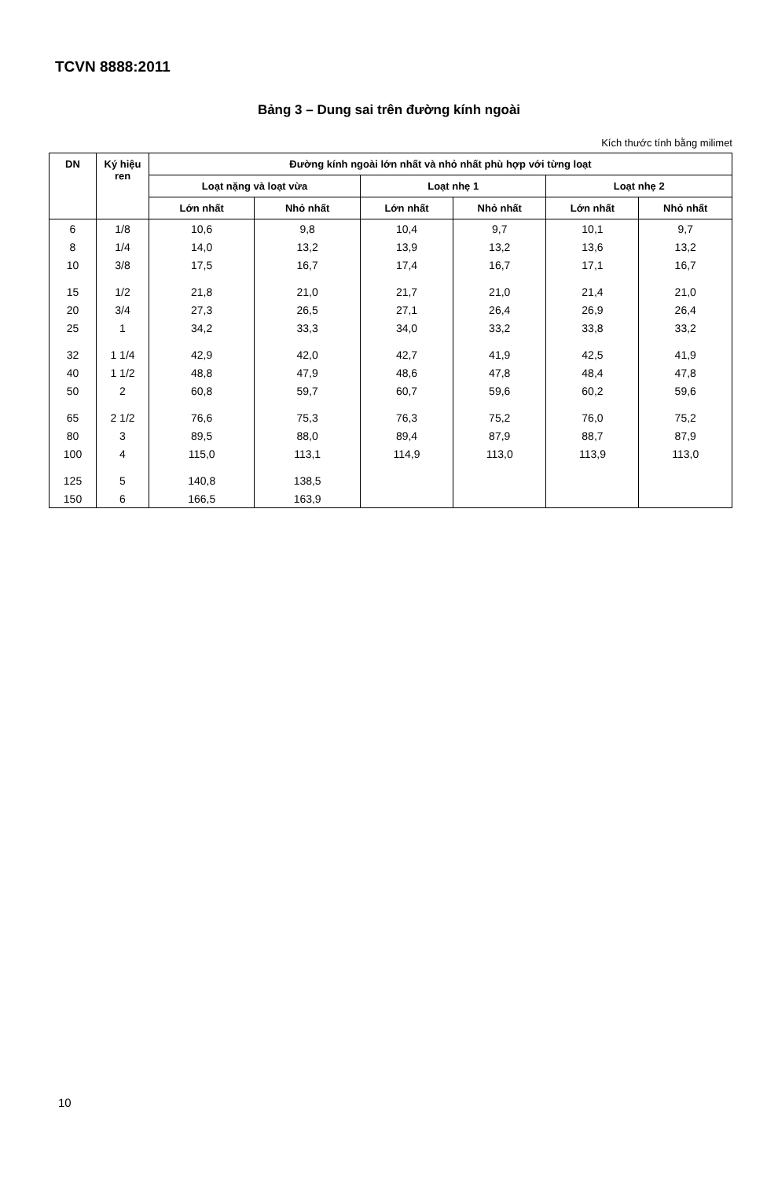TCVN 8888:2011
Bảng 3 – Dung sai trên đường kính ngoài
Kích thước tính bằng milimet
| DN | Ký hiệu ren | Đường kính ngoài lớn nhất và nhỏ nhất phù hợp với từng loạt | | | | | |
| --- | --- | --- | --- | --- | --- | --- | --- |
| | | Loạt nặng và loạt vừa | | Loạt nhẹ 1 | | Loạt nhẹ 2 | |
| | | Lớn nhất | Nhỏ nhất | Lớn nhất | Nhỏ nhất | Lớn nhất | Nhỏ nhất |
| 6 | 1/8 | 10,6 | 9,8 | 10,4 | 9,7 | 10,1 | 9,7 |
| 8 | 1/4 | 14,0 | 13,2 | 13,9 | 13,2 | 13,6 | 13,2 |
| 10 | 3/8 | 17,5 | 16,7 | 17,4 | 16,7 | 17,1 | 16,7 |
| 15 | 1/2 | 21,8 | 21,0 | 21,7 | 21,0 | 21,4 | 21,0 |
| 20 | 3/4 | 27,3 | 26,5 | 27,1 | 26,4 | 26,9 | 26,4 |
| 25 | 1 | 34,2 | 33,3 | 34,0 | 33,2 | 33,8 | 33,2 |
| 32 | 1 1/4 | 42,9 | 42,0 | 42,7 | 41,9 | 42,5 | 41,9 |
| 40 | 1 1/2 | 48,8 | 47,9 | 48,6 | 47,8 | 48,4 | 47,8 |
| 50 | 2 | 60,8 | 59,7 | 60,7 | 59,6 | 60,2 | 59,6 |
| 65 | 2 1/2 | 76,6 | 75,3 | 76,3 | 75,2 | 76,0 | 75,2 |
| 80 | 3 | 89,5 | 88,0 | 89,4 | 87,9 | 88,7 | 87,9 |
| 100 | 4 | 115,0 | 113,1 | 114,9 | 113,0 | 113,9 | 113,0 |
| 125 | 5 | 140,8 | 138,5 | | | | |
| 150 | 6 | 166,5 | 163,9 | | | | |
10